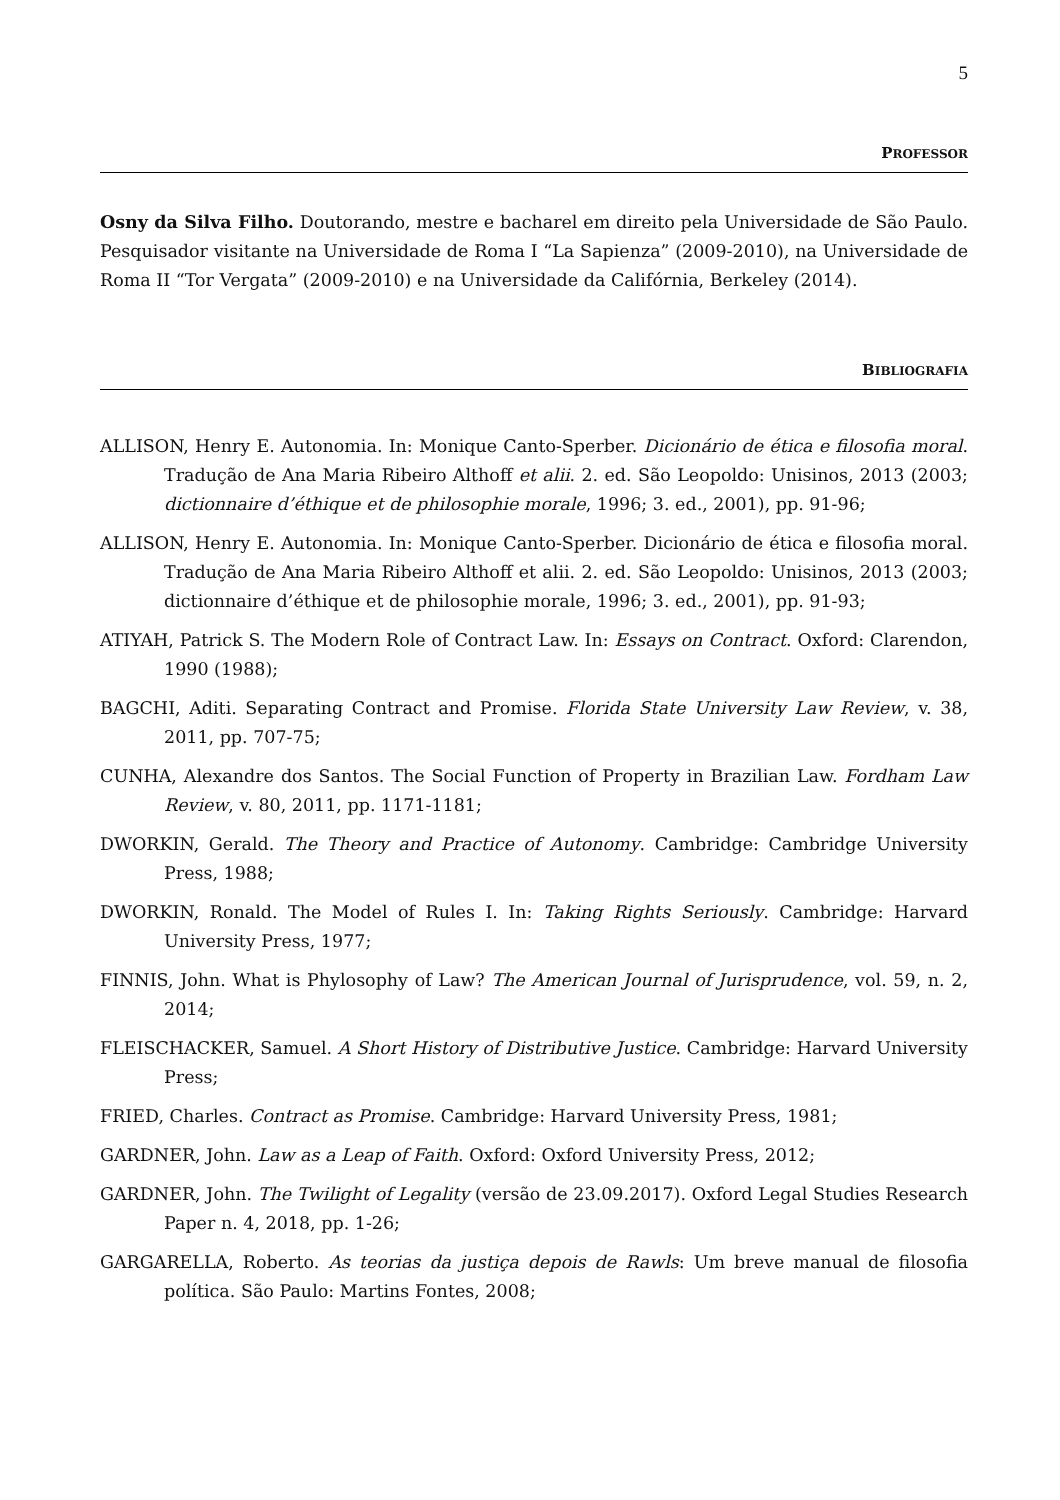5
PROFESSOR
Osny da Silva Filho. Doutorando, mestre e bacharel em direito pela Universidade de São Paulo. Pesquisador visitante na Universidade de Roma I “La Sapienza” (2009-2010), na Universidade de Roma II “Tor Vergata” (2009-2010) e na Universidade da Califórnia, Berkeley (2014).
BIBLIOGRAFIA
ALLISON, Henry E. Autonomia. In: Monique Canto-Sperber. Dicionário de ética e filosofia moral. Tradução de Ana Maria Ribeiro Althoff et alii. 2. ed. São Leopoldo: Unisinos, 2013 (2003; dictionnaire d’éthique et de philosophie morale, 1996; 3. ed., 2001), pp. 91-96;
ALLISON, Henry E. Autonomia. In: Monique Canto-Sperber. Dicionário de ética e filosofia moral. Tradução de Ana Maria Ribeiro Althoff et alii. 2. ed. São Leopoldo: Unisinos, 2013 (2003; dictionnaire d’éthique et de philosophie morale, 1996; 3. ed., 2001), pp. 91-93;
ATIYAH, Patrick S. The Modern Role of Contract Law. In: Essays on Contract. Oxford: Clarendon, 1990 (1988);
BAGCHI, Aditi. Separating Contract and Promise. Florida State University Law Review, v. 38, 2011, pp. 707-75;
CUNHA, Alexandre dos Santos. The Social Function of Property in Brazilian Law. Fordham Law Review, v. 80, 2011, pp. 1171-1181;
DWORKIN, Gerald. The Theory and Practice of Autonomy. Cambridge: Cambridge University Press, 1988;
DWORKIN, Ronald. The Model of Rules I. In: Taking Rights Seriously. Cambridge: Harvard University Press, 1977;
FINNIS, John. What is Phylosophy of Law? The American Journal of Jurisprudence, vol. 59, n. 2, 2014;
FLEISCHACKER, Samuel. A Short History of Distributive Justice. Cambridge: Harvard University Press;
FRIED, Charles. Contract as Promise. Cambridge: Harvard University Press, 1981;
GARDNER, John. Law as a Leap of Faith. Oxford: Oxford University Press, 2012;
GARDNER, John. The Twilight of Legality (versão de 23.09.2017). Oxford Legal Studies Research Paper n. 4, 2018, pp. 1-26;
GARGARELLA, Roberto. As teorias da justiça depois de Rawls: Um breve manual de filosofia política. São Paulo: Martins Fontes, 2008;